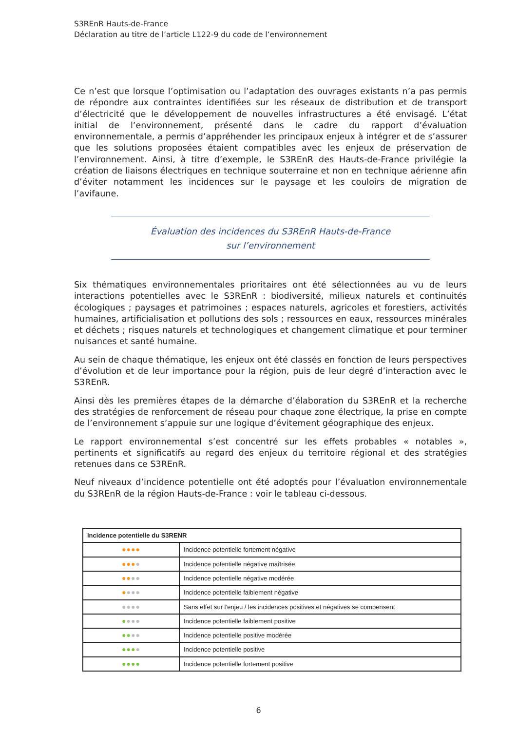S3REnR Hauts-de-France
Déclaration au titre de l’article L122-9 du code de l’environnement
Ce n’est que lorsque l’optimisation ou l’adaptation des ouvrages existants n’a pas permis de répondre aux contraintes identifiées sur les réseaux de distribution et de transport d’électricité que le développement de nouvelles infrastructures a été envisagé. L’état initial de l’environnement, présenté dans le cadre du rapport d’évaluation environnementale, a permis d’appréhender les principaux enjeux à intégrer et de s’assurer que les solutions proposées étaient compatibles avec les enjeux de préservation de l’environnement. Ainsi, à titre d’exemple, le S3REnR des Hauts-de-France privilégie la création de liaisons électriques en technique souterraine et non en technique aérienne afin d’éviter notamment les incidences sur le paysage et les couloirs de migration de l’avifaune.
Évaluation des incidences du S3REnR Hauts-de-France
sur l’environnement
Six thématiques environnementales prioritaires ont été sélectionnées au vu de leurs interactions potentielles avec le S3REnR : biodiversité, milieux naturels et continuités écologiques ; paysages et patrimoines ; espaces naturels, agricoles et forestiers, activités humaines, artificialisation et pollutions des sols ; ressources en eaux, ressources minérales et déchets ; risques naturels et technologiques et changement climatique et pour terminer nuisances et santé humaine.
Au sein de chaque thématique, les enjeux ont été classés en fonction de leurs perspectives d’évolution et de leur importance pour la région, puis de leur degré d’interaction avec le S3REnR.
Ainsi dès les premières étapes de la démarche d’élaboration du S3REnR et la recherche des stratégies de renforcement de réseau pour chaque zone électrique, la prise en compte de l’environnement s’appuie sur une logique d’évitement géographique des enjeux.
Le rapport environnemental s’est concentré sur les effets probables « notables », pertinents et significatifs au regard des enjeux du territoire régional et des stratégies retenues dans ce S3REnR.
Neuf niveaux d’incidence potentielle ont été adoptés pour l’évaluation environnementale du S3REnR de la région Hauts-de-France : voir le tableau ci-dessous.
| Incidence potentielle du S3RENR | |
| --- | --- |
| ●●●● | Incidence potentielle fortement négative |
| ●●● ● | Incidence potentielle négative maîtrisée |
| ●● ●● | Incidence potentielle négative modérée |
| ● ●●● | Incidence potentielle faiblement négative |
| ●●●● | Sans effet sur l’enjeu / les incidences positives et négatives se compensent |
| ● ●●● | Incidence potentielle faiblement positive |
| ●● ●● | Incidence potentielle positive modérée |
| ●●● ● | Incidence potentielle positive |
| ●●●● | Incidence potentielle fortement positive |
6